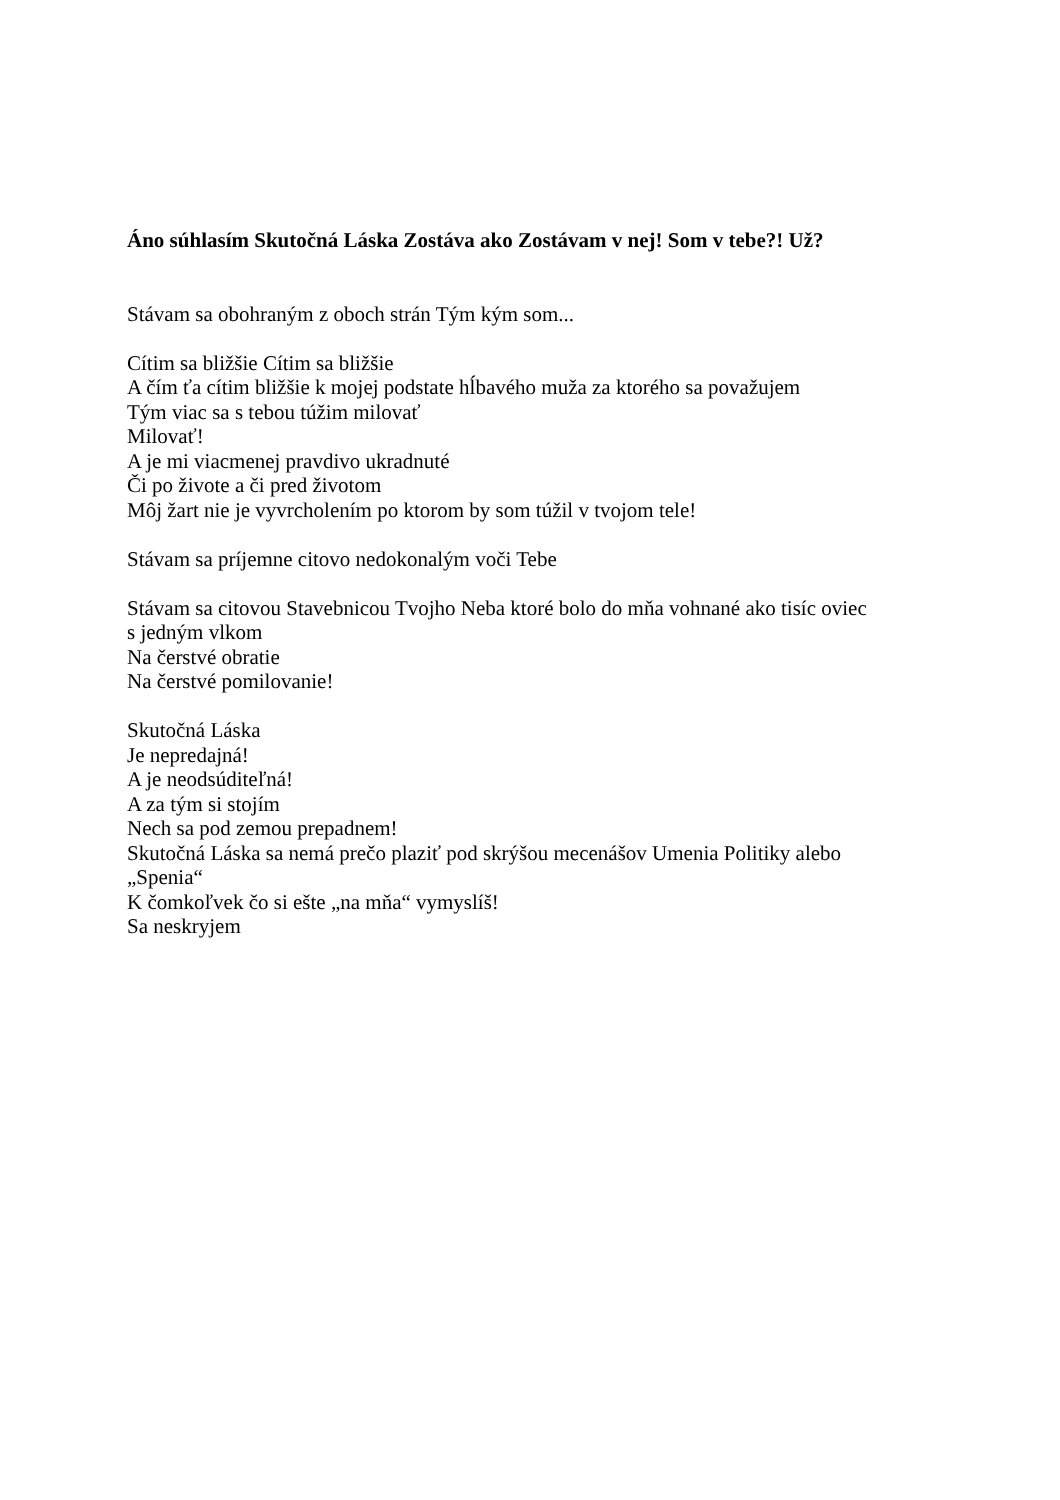Áno súhlasím Skutočná Láska Zostáva ako Zostávam v nej! Som v tebe?! Už?
Stávam sa obohraným z oboch strán Tým kým som...
Cítim sa bližšie Cítim sa bližšie
A čím ťa cítim bližšie k mojej podstate hĺbavého muža za ktorého sa považujem
Tým viac sa s tebou túžim milovať
Milovať!
A je mi viacmenej pravdivo ukradnuté
Či po živote a či pred životom
Môj žart nie je vyvrcholením po ktorom by som túžil v tvojom tele!
Stávam sa príjemne citovo nedokonalým voči Tebe
Stávam sa citovou Stavebnicou Tvojho Neba ktoré bolo do mňa vohnané ako tisíc oviec
s jedným vlkom
Na čerstvé obratie
Na čerstvé pomilovanie!
Skutočná Láska
Je nepredajná!
A je neodsúditeľná!
A za tým si stojím
Nech sa pod zemou prepadnem!
Skutočná Láska sa nemá prečo plaziť pod skrýšou mecenášov Umenia Politiky alebo
„Spenia“
K čomkoľvek čo si ešte „na mňa“ vymyslíš!
Sa neskryjem